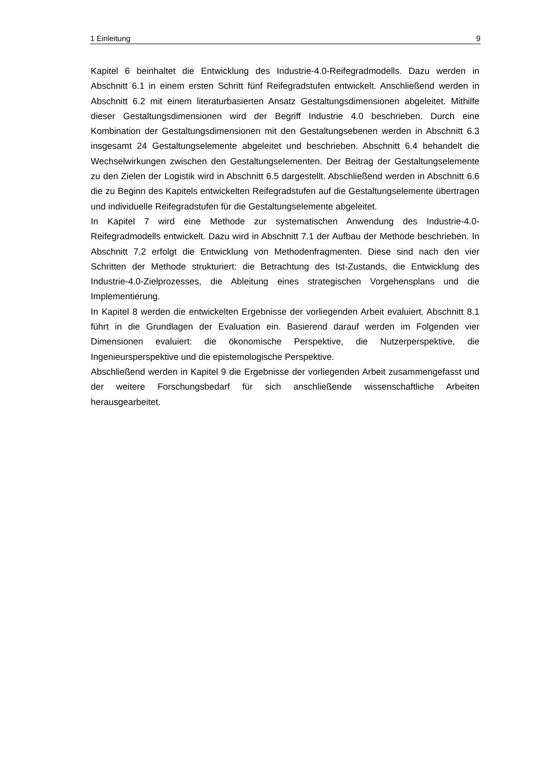1 Einleitung 9
Kapitel 6 beinhaltet die Entwicklung des Industrie-4.0-Reifegradmodells. Dazu werden in Abschnitt 6.1 in einem ersten Schritt fünf Reifegradstufen entwickelt. Anschließend werden in Abschnitt 6.2 mit einem literaturbasierten Ansatz Gestaltungsdimensionen abgeleitet. Mithilfe dieser Gestaltungsdimensionen wird der Begriff Industrie 4.0 beschrieben. Durch eine Kombination der Gestaltungsdimensionen mit den Gestaltungsebenen werden in Abschnitt 6.3 insgesamt 24 Gestaltungselemente abgeleitet und beschrieben. Abschnitt 6.4 behandelt die Wechselwirkungen zwischen den Gestaltungselementen. Der Beitrag der Gestaltungselemente zu den Zielen der Logistik wird in Abschnitt 6.5 dargestellt. Abschließend werden in Abschnitt 6.6 die zu Beginn des Kapitels entwickelten Reifegradstufen auf die Gestaltungselemente übertragen und individuelle Reifegradstufen für die Gestaltungselemente abgeleitet.
In Kapitel 7 wird eine Methode zur systematischen Anwendung des Industrie-4.0-Reifegradmodells entwickelt. Dazu wird in Abschnitt 7.1 der Aufbau der Methode beschrieben. In Abschnitt 7.2 erfolgt die Entwicklung von Methodenfragmenten. Diese sind nach den vier Schritten der Methode strukturiert: die Betrachtung des Ist-Zustands, die Entwicklung des Industrie-4.0-Zielprozesses, die Ableitung eines strategischen Vorgehensplans und die Implementierung.
In Kapitel 8 werden die entwickelten Ergebnisse der vorliegenden Arbeit evaluiert. Abschnitt 8.1 führt in die Grundlagen der Evaluation ein. Basierend darauf werden im Folgenden vier Dimensionen evaluiert: die ökonomische Perspektive, die Nutzerperspektive, die Ingenieursperspektive und die epistemologische Perspektive.
Abschließend werden in Kapitel 9 die Ergebnisse der vorliegenden Arbeit zusammengefasst und der weitere Forschungsbedarf für sich anschließende wissenschaftliche Arbeiten herausgearbeitet.